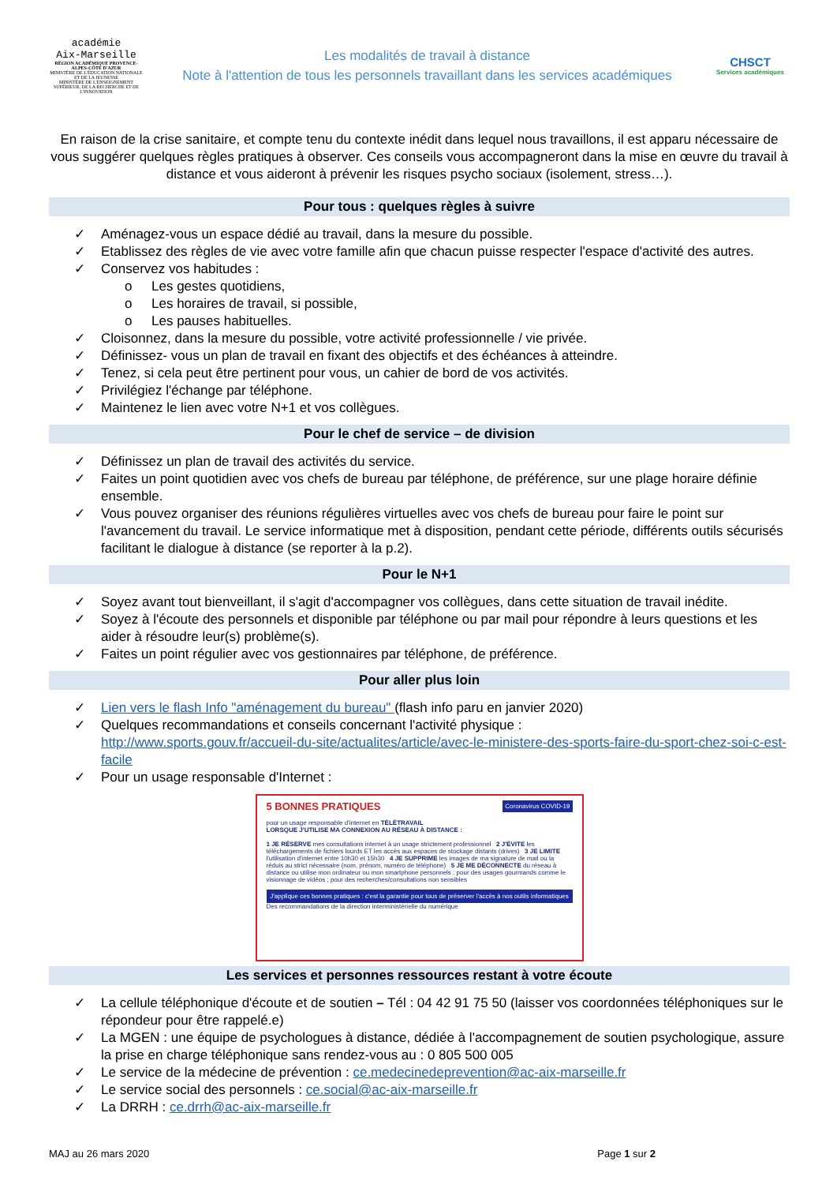académie
Aix-Marseille
RÉGION ACADÉMIQUE PROVENCE-ALPES-CÔTE D'AZUR
MINISTÈRE DE L'ÉDUCATION NATIONALE ET DE LA JEUNESSE
MINISTÈRE DE L'ENSEIGNEMENT SUPÉRIEUR, DE LA RECHERCHE ET DE L'INNOVATION
Les modalités de travail à distance
Note à l'attention de tous les personnels travaillant dans les services académiques
CHSCT
Services académiques
En raison de la crise sanitaire, et compte tenu du contexte inédit dans lequel nous travaillons, il est apparu nécessaire de vous suggérer quelques règles pratiques à observer. Ces conseils vous accompagneront dans la mise en œuvre du travail à distance et vous aideront à prévenir les risques psycho sociaux (isolement, stress…).
Pour tous : quelques règles à suivre
✓ Aménagez-vous un espace dédié au travail, dans la mesure du possible.
✓ Etablissez des règles de vie avec votre famille afin que chacun puisse respecter l'espace d'activité des autres.
✓ Conservez vos habitudes :
o Les gestes quotidiens,
o Les horaires de travail, si possible,
o Les pauses habituelles.
✓ Cloisonnez, dans la mesure du possible, votre activité professionnelle / vie privée.
✓ Définissez- vous un plan de travail en fixant des objectifs et des échéances à atteindre.
✓ Tenez, si cela peut être pertinent pour vous, un cahier de bord de vos activités.
✓ Privilégiez l'échange par téléphone.
✓ Maintenez le lien avec votre N+1 et vos collègues.
Pour le chef de service – de division
✓ Définissez un plan de travail des activités du service.
✓ Faites un point quotidien avec vos chefs de bureau par téléphone, de préférence, sur une plage horaire définie ensemble.
✓ Vous pouvez organiser des réunions régulières virtuelles avec vos chefs de bureau pour faire le point sur l'avancement du travail. Le service informatique met à disposition, pendant cette période, différents outils sécurisés facilitant le dialogue à distance (se reporter à la p.2).
Pour le N+1
✓ Soyez avant tout bienveillant, il s'agit d'accompagner vos collègues, dans cette situation de travail inédite.
✓ Soyez à l'écoute des personnels et disponible par téléphone ou par mail pour répondre à leurs questions et les aider à résoudre leur(s) problème(s).
✓ Faites un point régulier avec vos gestionnaires par téléphone, de préférence.
Pour aller plus loin
✓ Lien vers le flash Info "aménagement du bureau" (flash info paru en janvier 2020)
✓ Quelques recommandations et conseils concernant l'activité physique :
http://www.sports.gouv.fr/accueil-du-site/actualites/article/avec-le-ministere-des-sports-faire-du-sport-chez-soi-c-est-facile
✓ Pour un usage responsable d'Internet :
5 BONNES PRATIQUES Coronavirus COVID-19
pour un usage responsable d'internet en TÉLÉTRAVAIL
LORSQUE J'UTILISE MA CONNEXION AU RÉSEAU À DISTANCE :
1 JE RÉSERVE mes consultations internet à un usage strictement professionnel 2 J'ÉVITE les téléchargements de fichiers lourds ET les accès aux espaces de stockage distants (drives) 3 JE LIMITE l'utilisation d'internet entre 10h30 et 15h30 4 JE SUPPRIME les images de ma signature de mail ou la réduis au strict nécessaire (nom, prénom, numéro de téléphone) 5 JE ME DÉCONNECTE du réseau à distance ou utilise mon ordinateur ou mon smartphone personnels : pour des usages gourmands comme le visionnage de vidéos ; pour des recherches/consultations non sensibles
J'applique ces bonnes pratiques : c'est la garantie pour tous de préserver l'accès à nos outils informatiques
Des recommandations de la direction interministérielle du numérique
Les services et personnes ressources restant à votre écoute
✓ La cellule téléphonique d'écoute et de soutien – Tél : 04 42 91 75 50 (laisser vos coordonnées téléphoniques sur le répondeur pour être rappelé.e)
✓ La MGEN : une équipe de psychologues à distance, dédiée à l'accompagnement de soutien psychologique, assure la prise en charge téléphonique sans rendez-vous au : 0 805 500 005
✓ Le service de la médecine de prévention : ce.medecinedeprevention@ac-aix-marseille.fr
✓ Le service social des personnels : ce.social@ac-aix-marseille.fr
✓ La DRRH : ce.drrh@ac-aix-marseille.fr
MAJ au 26 mars 2020 Page 1 sur 2